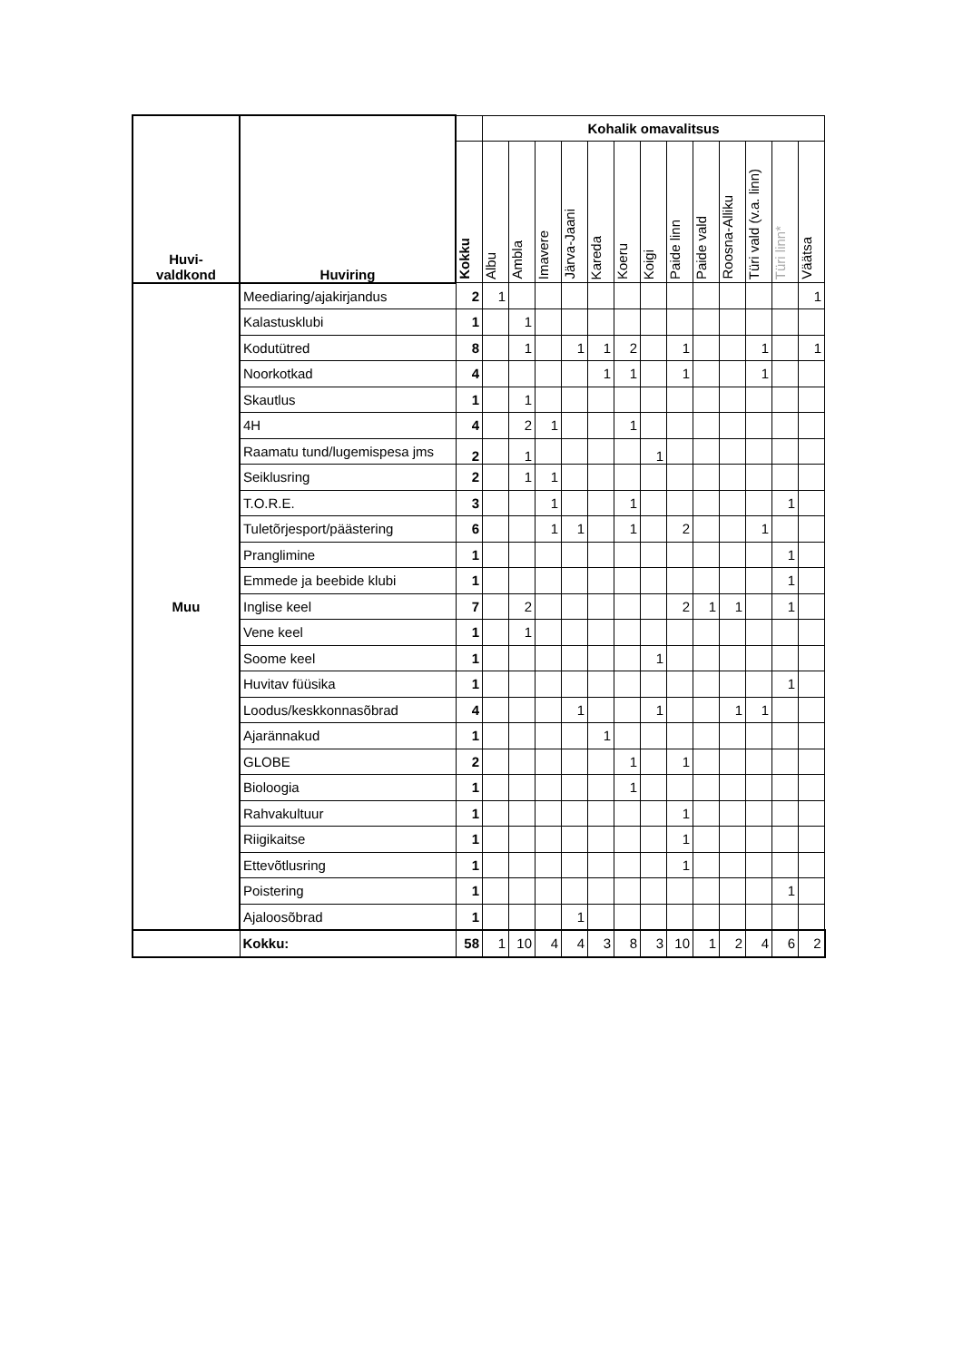| Huvi- valdkond | Huviring | | Kohalik omavalitsus | | | | | | | | | | | | |
| --- | --- | --- | --- | --- | --- | --- | --- | --- | --- | --- | --- | --- | --- | --- | --- |
| | | Kokku | Albu | Ambla | Imavere | Järva-Jaani | Kareda | Koeru | Koigi | Paide linn | Paide vald | Roosna-Alliku | Türi vald (v.a. linn) | Türi linn* | Väätsa |
| Muu | Meediaring/ajakirjandus | 2 | 1 | | | | | | | | | | | | 1 |
| | Kalastusklubi | 1 | | 1 | | | | | | | | | | | |
| | Kodutütred | 8 | | 1 | | 1 | 1 | 2 | | 1 | | | 1 | | 1 |
| | Noorkotkad | 4 | | | | | 1 | 1 | | 1 | | | 1 | | |
| | Skautlus | 1 | | 1 | | | | | | | | | | | |
| | 4H | 4 | | 2 | 1 | | | 1 | | | | | | | |
| | Raamatu tund/lugemispesa jms | 2 | | 1 | | | | | 1 | | | | | | |
| | Seiklusring | 2 | | 1 | 1 | | | | | | | | | | |
| | T.O.R.E. | 3 | | | 1 | | | 1 | | | | | | 1 | |
| | Tuletõrjesport/päästering | 6 | | | 1 | 1 | | 1 | | 2 | | | 1 | | |
| | Pranglimine | 1 | | | | | | | | | | | | 1 | |
| | Emmede ja beebide klubi | 1 | | | | | | | | | | | | 1 | |
| | Inglise keel | 7 | | 2 | | | | | | 2 | 1 | 1 | | 1 | |
| | Vene keel | 1 | | 1 | | | | | | | | | | | |
| | Soome keel | 1 | | | | | | | 1 | | | | | | |
| | Huvitav füüsika | 1 | | | | | | | | | | | | 1 | |
| | Loodus/keskkonnasõbrad | 4 | | | | 1 | | | 1 | | | 1 | 1 | | |
| | Ajarännakud | 1 | | | | | 1 | | | | | | | | |
| | GLOBE | 2 | | | | | | 1 | | 1 | | | | | |
| | Bioloogia | 1 | | | | | | 1 | | | | | | | |
| | Rahvakultuur | 1 | | | | | | | | 1 | | | | | |
| | Riigikaitse | 1 | | | | | | | | 1 | | | | | |
| | Ettevõtlusring | 1 | | | | | | | | 1 | | | | | |
| | Poistering | 1 | | | | | | | | | | | | 1 | |
| | Ajaloosõbrad | 1 | | | | 1 | | | | | | | | | |
| | Kokku: | 58 | 1 | 10 | 4 | 4 | 3 | 8 | 3 | 10 | 1 | 2 | 4 | 6 | 2 |